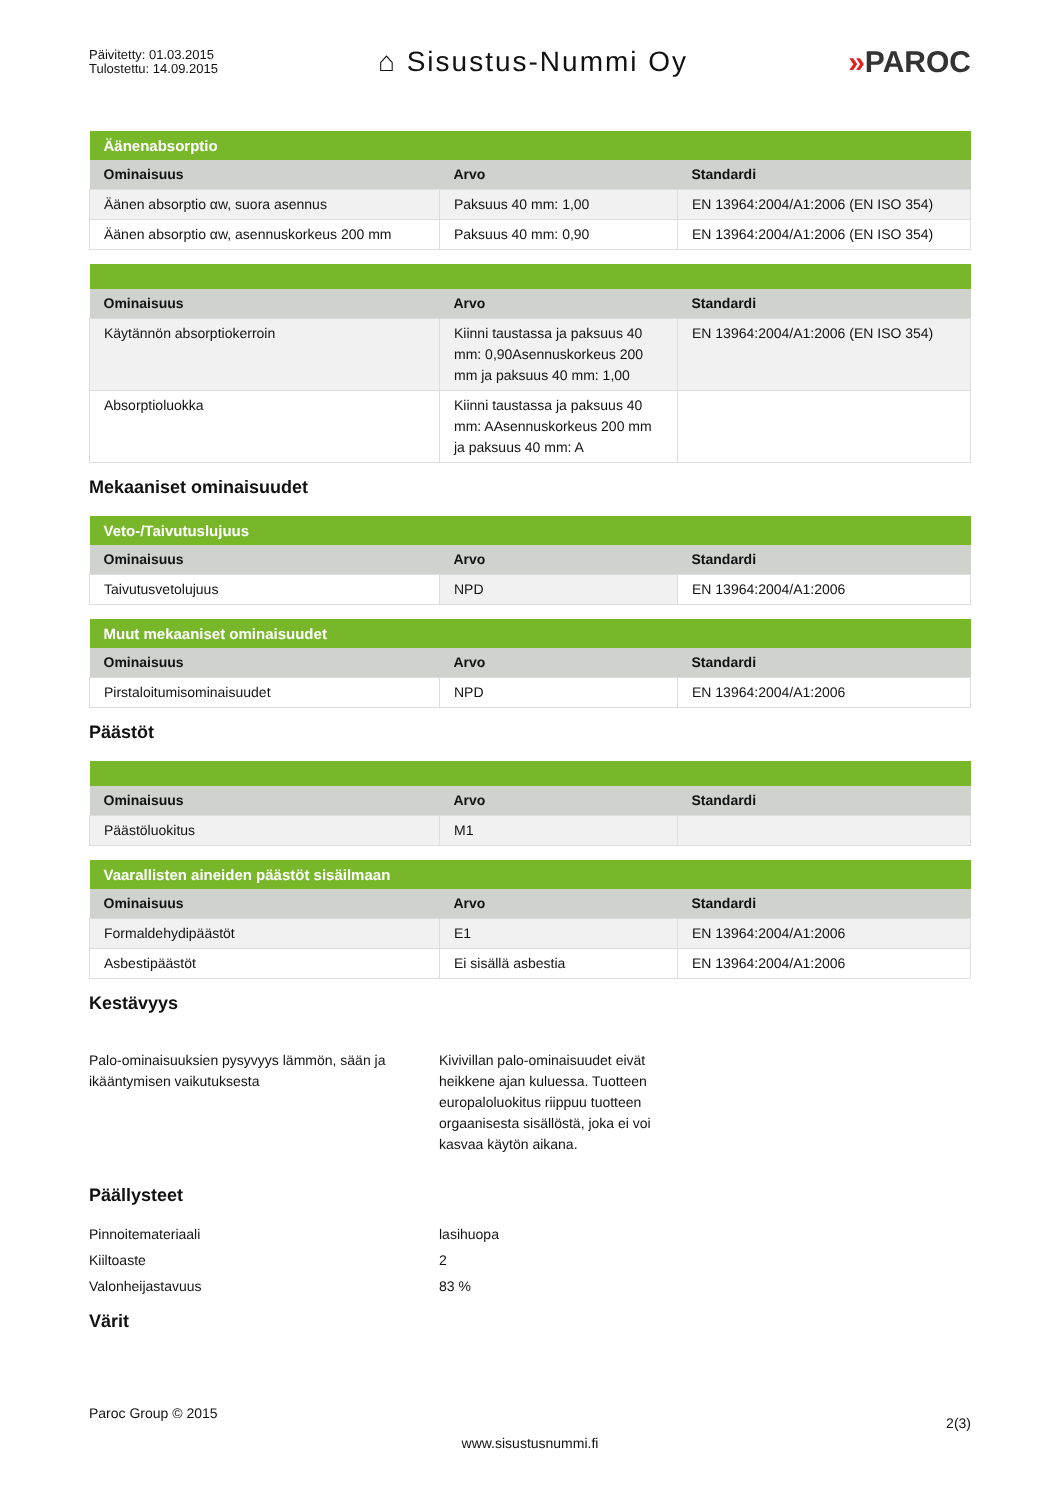Päivitetty: 01.03.2015
Tulostettu: 14.09.2015
⌂ Sisustus-Nummi Oy »PAROC
| Äänenabsorptio | | |
| --- | --- | --- |
| Ominaisuus | Arvo | Standardi |
| Äänen absorptio αw, suora asennus | Paksuus 40 mm: 1,00 | EN 13964:2004/A1:2006 (EN ISO 354) |
| Äänen absorptio αw, asennuskorkeus 200 mm | Paksuus 40 mm: 0,90 | EN 13964:2004/A1:2006 (EN ISO 354) |
| Ominaisuus | Arvo | Standardi |
| --- | --- | --- |
| Käytännön absorptiokerroin | Kiinni taustassa ja paksuus 40 mm: 0,90Asennuskorkeus 200 mm ja paksuus 40 mm: 1,00 | EN 13964:2004/A1:2006 (EN ISO 354) |
| Absorptioluokka | Kiinni taustassa ja paksuus 40 mm: AAsennuskorkeus 200 mm ja paksuus 40 mm: A | |
Mekaaniset ominaisuudet
| Veto-/Taivutuslujuus | | |
| --- | --- | --- |
| Ominaisuus | Arvo | Standardi |
| Taivutusvetolujuus | NPD | EN 13964:2004/A1:2006 |
| Muut mekaaniset ominaisuudet | | |
| --- | --- | --- |
| Ominaisuus | Arvo | Standardi |
| Pirstaloitumisominaisuudet | NPD | EN 13964:2004/A1:2006 |
Päästöt
| Ominaisuus | Arvo | Standardi |
| --- | --- | --- |
| Päästöluokitus | M1 | |
| Vaarallisten aineiden päästöt sisäilmaan | | |
| --- | --- | --- |
| Ominaisuus | Arvo | Standardi |
| Formaldehydipäästöt | E1 | EN 13964:2004/A1:2006 |
| Asbestipäästöt | Ei sisällä asbestia | EN 13964:2004/A1:2006 |
Kestävyys
Palo-ominaisuuksien pysyvyys lämmön, sään ja ikääntymisen vaikutuksesta
Kivivillan palo-ominaisuudet eivät heikkene ajan kuluessa. Tuotteen europaloluokitus riippuu tuotteen orgaanisesta sisällöstä, joka ei voi kasvaa käytön aikana.
Päällysteet
Pinnoitemateriaali lasihuopa
Kiiltoaste 2
Valonheijastavuus 83 %
Värit
Paroc Group © 2015
2(3)
www.sisustusnummi.fi